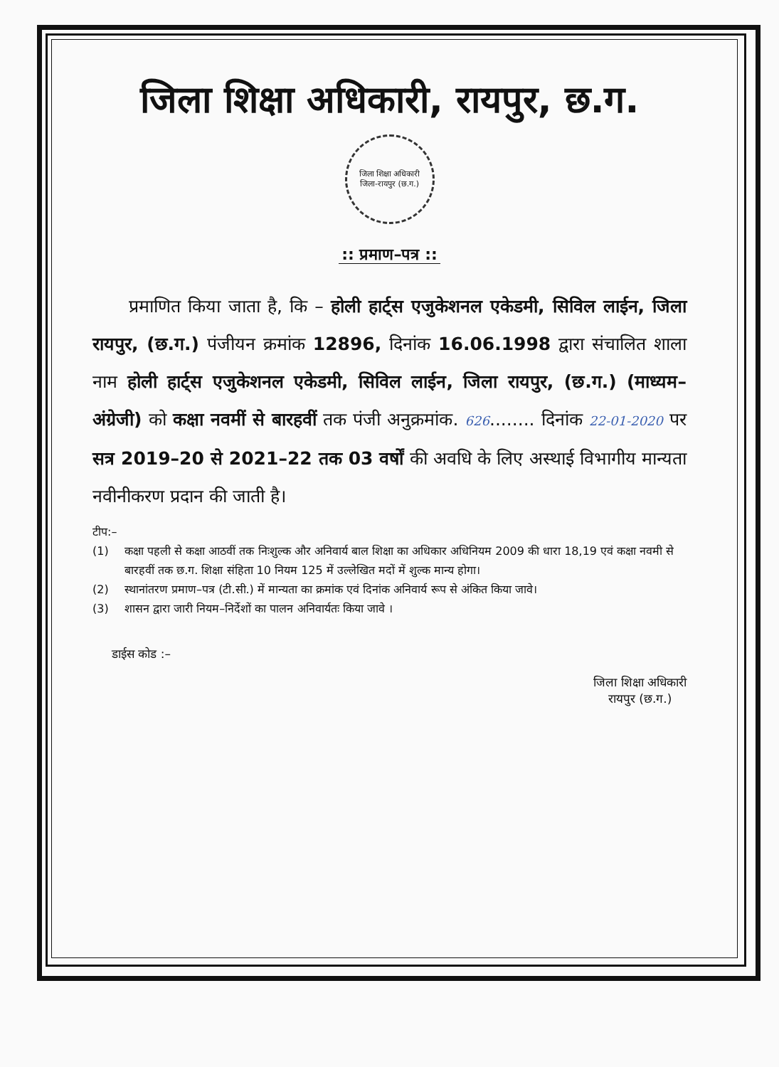जिला शिक्षा अधिकारी, रायपुर, छ.ग.
जिला शिक्षा अधिकारी
जिला-रायपुर (छ.ग.)
:: प्रमाण–पत्र ::
प्रमाणित किया जाता है, कि – होली हार्ट्स एजुकेशनल एकेडमी, सिविल लाईन, जिला रायपुर, (छ.ग.) पंजीयन क्रमांक 12896, दिनांक 16.06.1998 द्वारा संचालित शाला नाम होली हार्ट्स एजुकेशनल एकेडमी, सिविल लाईन, जिला रायपुर, (छ.ग.) (माध्यम–अंग्रेजी) को कक्षा नवमीं से बारहवीं तक पंजी अनुक्रमांक. 626........ दिनांक 22-01-2020 पर सत्र 2019–20 से 2021–22 तक 03 वर्षों की अवधि के लिए अस्थाई विभागीय मान्यता नवीनीकरण प्रदान की जाती है।
टीप:–
(1) कक्षा पहली से कक्षा आठवीं तक निःशुल्क और अनिवार्य बाल शिक्षा का अधिकार अधिनियम 2009 की धारा 18,19 एवं कक्षा नवमी से बारहवीं तक छ.ग. शिक्षा संहिता 10 नियम 125 में उल्लेखित मदों में शुल्क मान्य होगा।
(2) स्थानांतरण प्रमाण–पत्र (टी.सी.) में मान्यता का क्रमांक एवं दिनांक अनिवार्य रूप से अंकित किया जावे।
(3) शासन द्वारा जारी नियम–निर्देशों का पालन अनिवार्यतः किया जावे ।
डाईस कोड :–
जिला शिक्षा अधिकारी
रायपुर (छ.ग.)